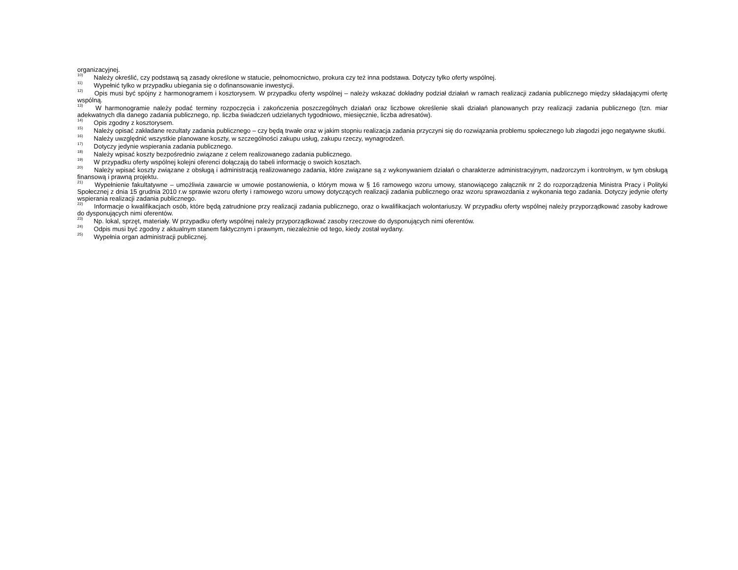organizacyjnej.
<sup>10)</sup> Należy określić, czy podstawą są zasady określone w statucie, pełnomocnictwo, prokura czy też inna podstawa. Dotyczy tylko oferty wspólnej.
<sup>11)</sup> Wypełnić tylko w przypadku ubiegania się o dofinansowanie inwestycji.
<sup>12)</sup> Opis musi być spójny z harmonogramem i kosztorysem. W przypadku oferty wspólnej – należy wskazać dokładny podział działań w ramach realizacji zadania publicznego między składającymi ofertę wspólną.
<sup>13)</sup> W harmonogramie należy podać terminy rozpoczęcia i zakończenia poszczególnych działań oraz liczbowe określenie skali działań planowanych przy realizacji zadania publicznego (tzn. miar adekwatnych dla danego zadania publicznego, np. liczba świadczeń udzielanych tygodniowo, miesięcznie, liczba adresatów).
<sup>14)</sup> Opis zgodny z kosztorysem.
<sup>15)</sup> Należy opisać zakładane rezultaty zadania publicznego – czy będą trwałe oraz w jakim stopniu realizacja zadania przyczyni się do rozwiązania problemu społecznego lub złagodzi jego negatywne skutki.
<sup>16)</sup> Należy uwzględnić wszystkie planowane koszty, w szczególności zakupu usług, zakupu rzeczy, wynagrodzeń.
<sup>17)</sup> Dotyczy jedynie wspierania zadania publicznego.
<sup>18)</sup> Należy wpisać koszty bezpośrednio związane z celem realizowanego zadania publicznego.
<sup>19)</sup> W przypadku oferty wspólnej kolejni oferenci dołączają do tabeli informację o swoich kosztach.
<sup>20)</sup> Należy wpisać koszty związane z obsługą i administracją realizowanego zadania, które związane są z wykonywaniem działań o charakterze administracyjnym, nadzorczym i kontrolnym, w tym obsługą finansową i prawną projektu.
<sup>21)</sup> Wypełnienie fakultatywne – umożliwia zawarcie w umowie postanowienia, o którym mowa w § 16 ramowego wzoru umowy, stanowiącego załącznik nr 2 do rozporządzenia Ministra Pracy i Polityki Społecznej z dnia 15 grudnia 2010 r.w sprawie wzoru oferty i ramowego wzoru umowy dotyczących realizacji zadania publicznego oraz wzoru sprawozdania z wykonania tego zadania. Dotyczy jedynie oferty wspierania realizacji zadania publicznego.
<sup>22)</sup> Informacje o kwalifikacjach osób, które będą zatrudnione przy realizacji zadania publicznego, oraz o kwalifikacjach wolontariuszy. W przypadku oferty wspólnej należy przyporządkować zasoby kadrowe do dysponujących nimi oferentów.
<sup>23)</sup> Np. lokal, sprzęt, materiały. W przypadku oferty wspólnej należy przyporządkować zasoby rzeczowe do dysponujących nimi oferentów.
<sup>24)</sup> Odpis musi być zgodny z aktualnym stanem faktycznym i prawnym, niezależnie od tego, kiedy został wydany.
<sup>25)</sup> Wypełnia organ administracji publicznej.